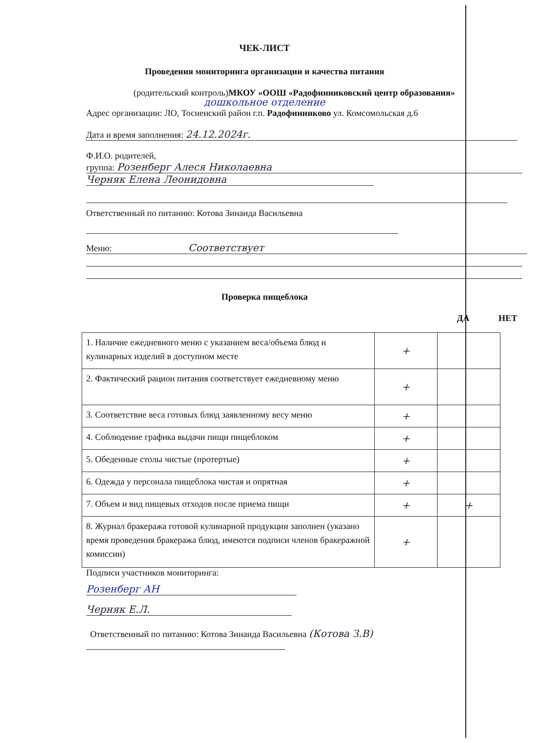ЧЕК-ЛИСТ
Проведения мониторинга организации и качества питания
(родительский контроль)МКОУ «ООШ «Радофинниковский центр образования»
дошкольное отделение
Адрес организации: ЛО, Тосненский район г.п. Радофинниково ул. Комсомольская д.6
Дата и время заполнения: 24.12.2024г.
Ф.И.О. родителей,
группа: Розенберг Алеся Николаевна
Черняк Елена Леонидовна
Ответственный по питанию: Котова Зинаида Васильевна
Меню: Соответствует
Проверка пищеблока
ДА НЕТ
| 1. Наличие ежедневного меню с указанием веса/объема блюд и кулинарных изделий в доступном месте | + | |
| 2. Фактический рацион питания соответствует ежедневному меню | + | |
| 3. Соответствие веса готовых блюд заявленному весу меню | + | |
| 4. Соблюдение графика выдачи пищи пищеблоком | + | |
| 5. Обеденные столы чистые (протертые) | + | |
| 6. Одежда у персонала пищеблока чистая и опрятная | + | |
| 7. Объем и вид пищевых отходов после приема пищи | + | + |
| 8. Журнал бракеража готовой кулинарной продукции заполнен (указано время проведения бракеража блюд, имеются подписи членов бракеражной комиссии) | + | |
Подписи участников мониторинга:
Розенберг АН
Черняк Е.Л.
Ответственный по питанию: Котова Зинаида Васильевна (Котова З.В)